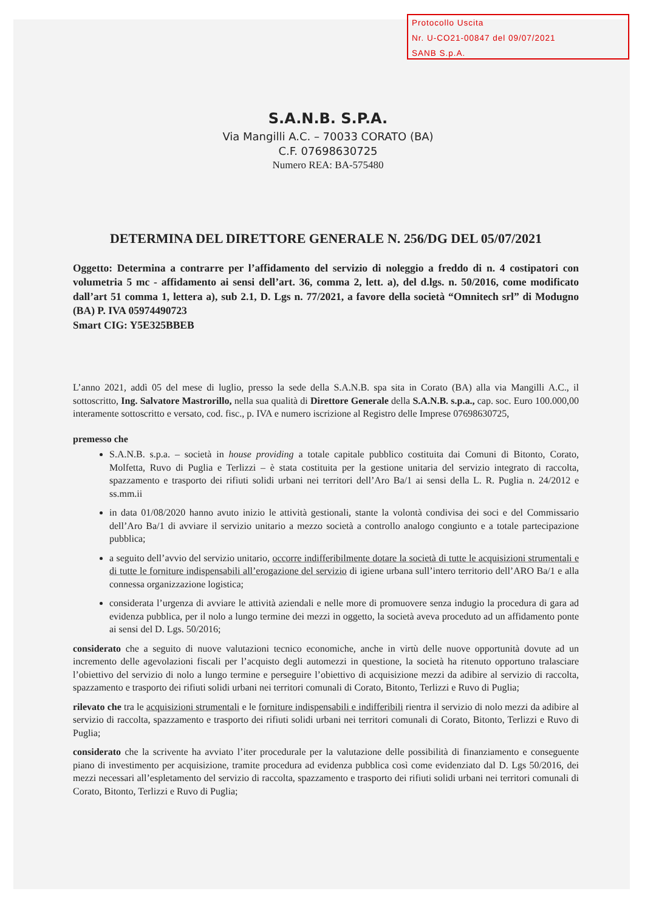Protocollo Uscita
Nr. U-CO21-00847 del 09/07/2021
SANB S.p.A.
S.A.N.B. S.P.A.
Via Mangilli A.C. – 70033 CORATO (BA)
C.F. 07698630725
Numero REA: BA-575480
DETERMINA DEL DIRETTORE GENERALE N. 256/DG DEL 05/07/2021
Oggetto: Determina a contrarre per l’affidamento del servizio di noleggio a freddo di n. 4 costipatori con volumetria 5 mc - affidamento ai sensi dell’art. 36, comma 2, lett. a), del d.lgs. n. 50/2016, come modificato dall’art 51 comma 1, lettera a), sub 2.1, D. Lgs n. 77/2021, a favore della società “Omnitech srl” di Modugno (BA) P. IVA 05974490723
Smart CIG: Y5E325BBEB
L’anno 2021, addì 05 del mese di luglio, presso la sede della S.A.N.B. spa sita in Corato (BA) alla via Mangilli A.C., il sottoscritto, Ing. Salvatore Mastrorillo, nella sua qualità di Direttore Generale della S.A.N.B. s.p.a., cap. soc. Euro 100.000,00 interamente sottoscritto e versato, cod. fisc., p. IVA e numero iscrizione al Registro delle Imprese 07698630725,
premesso che
S.A.N.B. s.p.a. – società in house providing a totale capitale pubblico costituita dai Comuni di Bitonto, Corato, Molfetta, Ruvo di Puglia e Terlizzi – è stata costituita per la gestione unitaria del servizio integrato di raccolta, spazzamento e trasporto dei rifiuti solidi urbani nei territori dell’Aro Ba/1 ai sensi della L. R. Puglia n. 24/2012 e ss.mm.ii
in data 01/08/2020 hanno avuto inizio le attività gestionali, stante la volontà condivisa dei soci e del Commissario dell’Aro Ba/1 di avviare il servizio unitario a mezzo società a controllo analogo congiunto e a totale partecipazione pubblica;
a seguito dell’avvio del servizio unitario, occorre indifferibilmente dotare la società di tutte le acquisizioni strumentali e di tutte le forniture indispensabili all’erogazione del servizio di igiene urbana sull’intero territorio dell’ARO Ba/1 e alla connessa organizzazione logistica;
considerata l’urgenza di avviare le attività aziendali e nelle more di promuovere senza indugio la procedura di gara ad evidenza pubblica, per il nolo a lungo termine dei mezzi in oggetto, la società aveva proceduto ad un affidamento ponte ai sensi del D. Lgs. 50/2016;
considerato che a seguito di nuove valutazioni tecnico economiche, anche in virtù delle nuove opportunità dovute ad un incremento delle agevolazioni fiscali per l’acquisto degli automezzi in questione, la società ha ritenuto opportuno tralasciare l’obiettivo del servizio di nolo a lungo termine e perseguire l’obiettivo di acquisizione mezzi da adibire al servizio di raccolta, spazzamento e trasporto dei rifiuti solidi urbani nei territori comunali di Corato, Bitonto, Terlizzi e Ruvo di Puglia;
rilevato che tra le acquisizioni strumentali e le forniture indispensabili e indifferibili rientra il servizio di nolo mezzi da adibire al servizio di raccolta, spazzamento e trasporto dei rifiuti solidi urbani nei territori comunali di Corato, Bitonto, Terlizzi e Ruvo di Puglia;
considerato che la scrivente ha avviato l’iter procedurale per la valutazione delle possibilità di finanziamento e conseguente piano di investimento per acquisizione, tramite procedura ad evidenza pubblica così come evidenziato dal D. Lgs 50/2016, dei mezzi necessari all’espletamento del servizio di raccolta, spazzamento e trasporto dei rifiuti solidi urbani nei territori comunali di Corato, Bitonto, Terlizzi e Ruvo di Puglia;